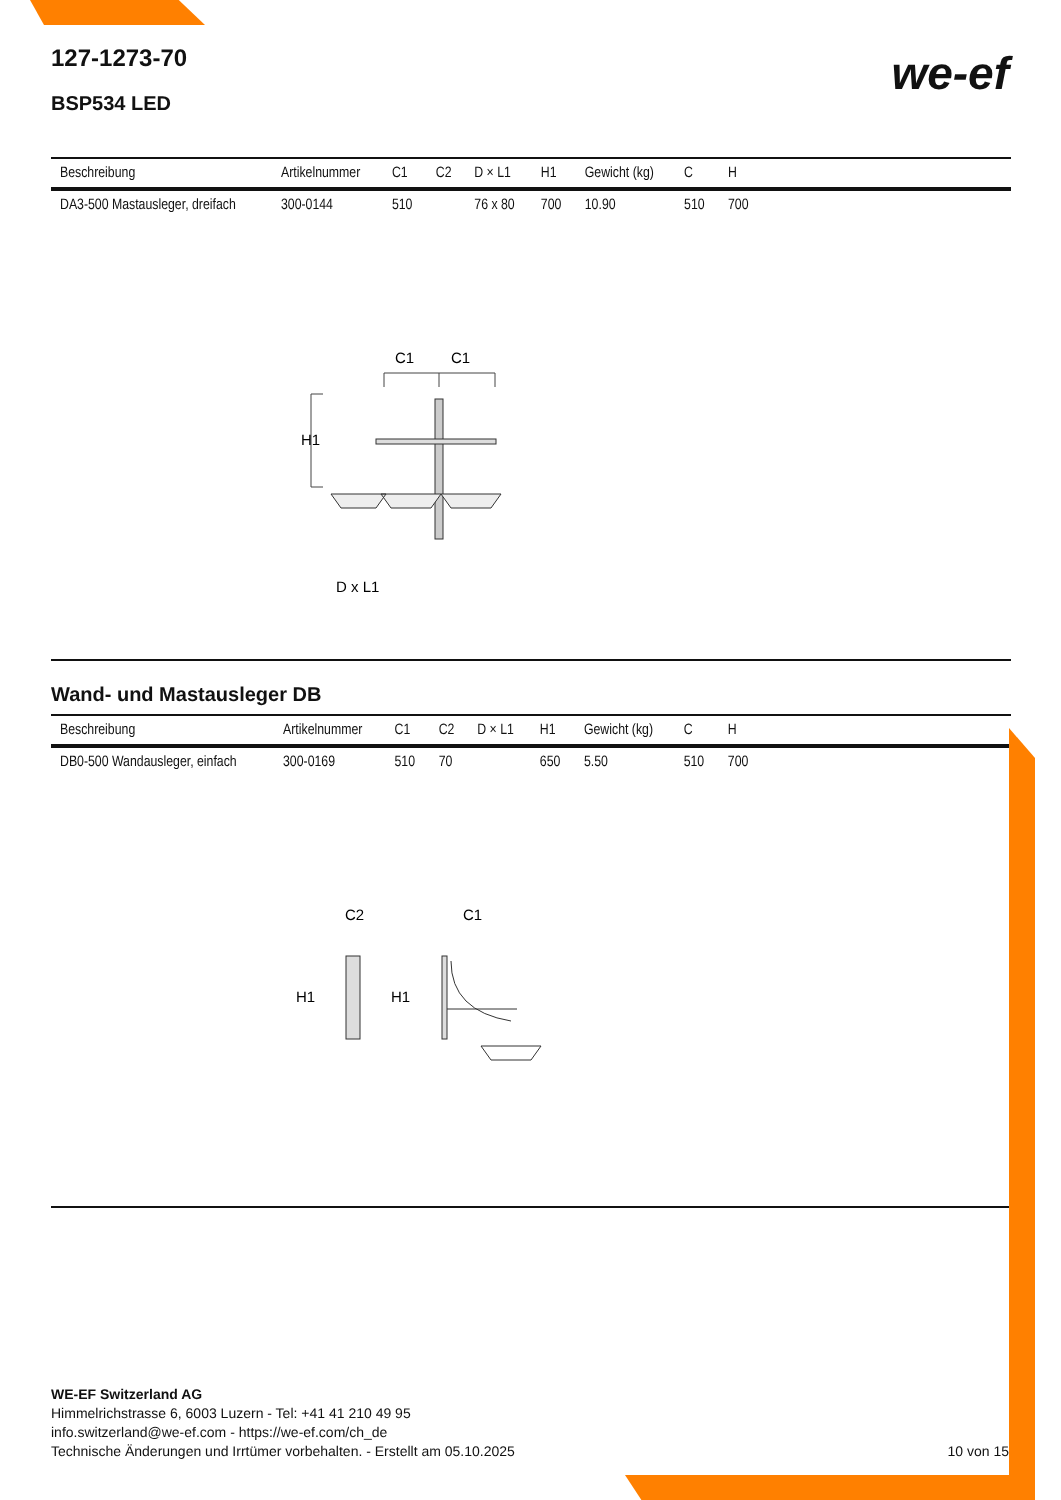we-ef
127-1273-70
BSP534 LED
| Beschreibung | Artikelnummer | C1 | C2 | D × L1 | H1 | Gewicht (kg) | C | H | |
| --- | --- | --- | --- | --- | --- | --- | --- | --- | --- |
| DA3-500 Mastausleger, dreifach | 300-0144 | 510 | | 76 x 80 | 700 | 10.90 | 510 | 700 | |
C1
C1
H1
D x L1
Wand- und Mastausleger DB
| Beschreibung | Artikelnummer | C1 | C2 | D × L1 | H1 | Gewicht (kg) | C | H | |
| --- | --- | --- | --- | --- | --- | --- | --- | --- | --- |
| DB0-500 Wandausleger, einfach | 300-0169 | 510 | 70 | | 650 | 5.50 | 510 | 700 | |
C2
C1
H1
H1
WE-EF Switzerland AG
Himmelrichstrasse 6, 6003 Luzern - Tel: +41 41 210 49 95
info.switzerland@we-ef.com - https://we-ef.com/ch_de
Technische Änderungen und Irrtümer vorbehalten. - Erstellt am 05.10.2025 10 von 15